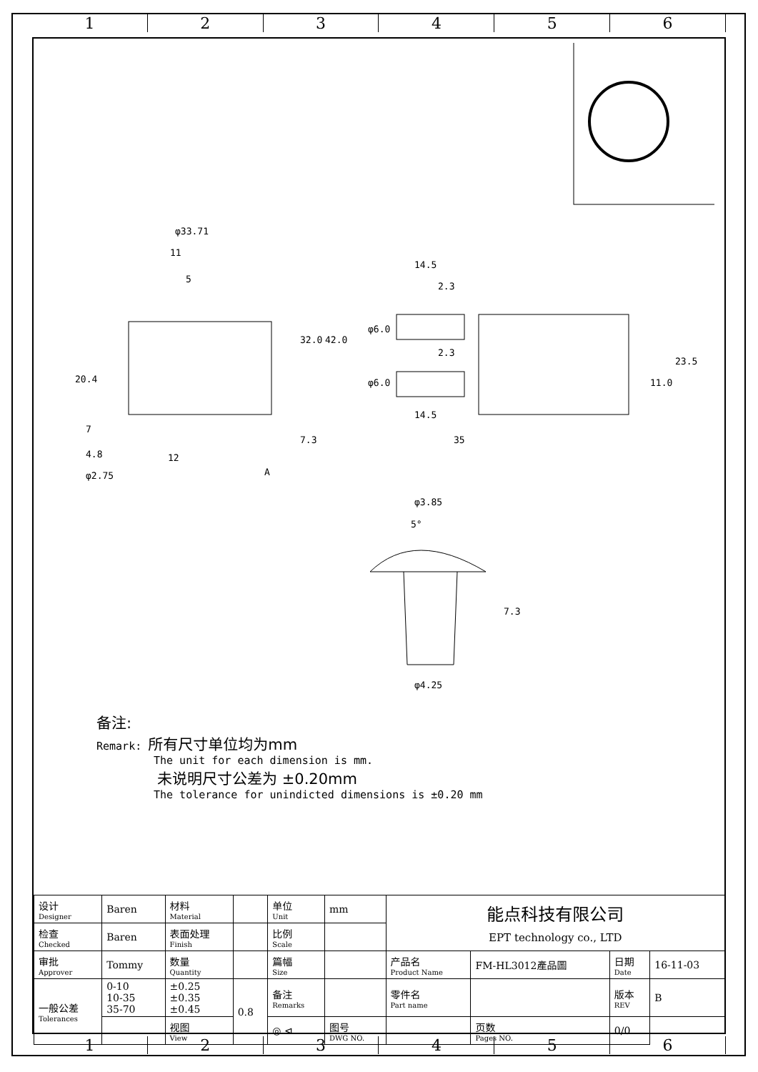1 2 3 4 5 6
φ33.71
11
5
20.4
32.0
42.0
12
φ2.75
A
14.5
2.3
2.3
φ6.0
φ6.0
14.5
35
11.0
23.5
φ3.85
5°
7.3
φ4.25
7
4.8
7.3
备注:
Remark: 所有尺寸单位均为mm
The unit for each dimension is mm.
未说明尺寸公差为 ±0.20mm
The tolerance for unindicted dimensions is ±0.20 mm
| 设计 Designer | Baren | 材料 Material | | 单位 Unit | mm | 能点科技有限公司 EPT technology co., LTD | | | |
| 检查 Checked | Baren | 表面处理 Finish | | 比例 Scale | | | | | |
| 审批 Approver | Tommy | 数量 Quantity | | 篇幅 Size | | 产品名 Product Name | FM-HL3012產品圖 | 日期 Date | 16-11-03 |
| 一般公差 Tolerances | 0-10 10-35 35-70 | ±0.25 ±0.35 ±0.45 | 0.8 | 备注 Remarks | | 零件名 Part name | | 版本 REV | B |
| | | 视图 View | | ◎ ⊲ | 图号 DWG NO. | | 页数 Pages NO. | 0/0 | |
1 2 3 4 5 6